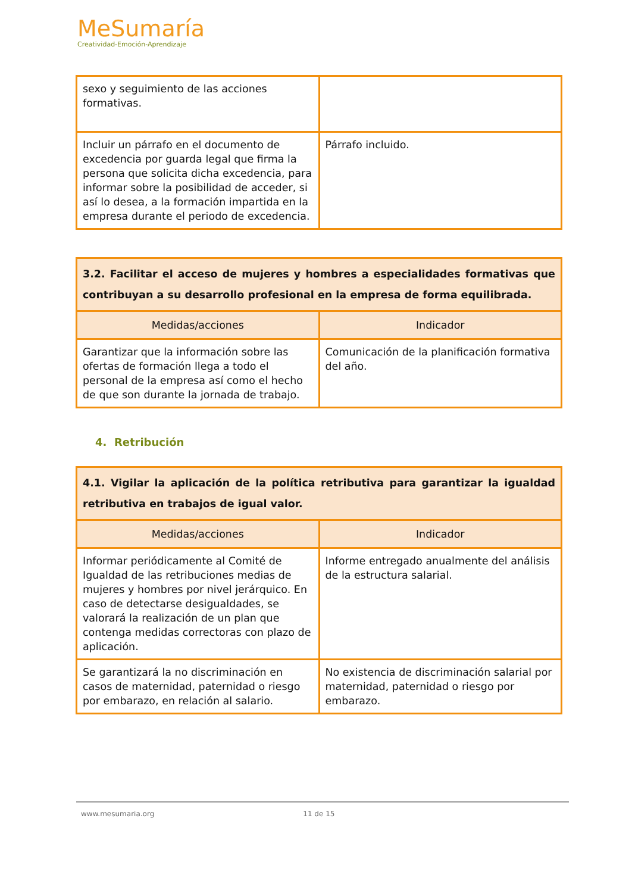MeSumaría
Creatividad-Emoción-Aprendizaje
| sexo y seguimiento de las acciones formativas. | |
| Incluir un párrafo en el documento de excedencia por guarda legal que firma la persona que solicita dicha excedencia, para informar sobre la posibilidad de acceder, si así lo desea, a la formación impartida en la empresa durante el periodo de excedencia. | Párrafo incluido. |
| 3.2. Facilitar el acceso de mujeres y hombres a especialidades formativas que contribuyan a su desarrollo profesional en la empresa de forma equilibrada. | |
| Medidas/acciones | Indicador |
| Garantizar que la información sobre las ofertas de formación llega a todo el personal de la empresa así como el hecho de que son durante la jornada de trabajo. | Comunicación de la planificación formativa del año. |
4. Retribución
| 4.1. Vigilar la aplicación de la política retributiva para garantizar la igualdad retributiva en trabajos de igual valor. | |
| Medidas/acciones | Indicador |
| Informar periódicamente al Comité de Igualdad de las retribuciones medias de mujeres y hombres por nivel jerárquico. En caso de detectarse desigualdades, se valorará la realización de un plan que contenga medidas correctoras con plazo de aplicación. | Informe entregado anualmente del análisis de la estructura salarial. |
| Se garantizará la no discriminación en casos de maternidad, paternidad o riesgo por embarazo, en relación al salario. | No existencia de discriminación salarial por maternidad, paternidad o riesgo por embarazo. |
www.mesumaria.org 11 de 15